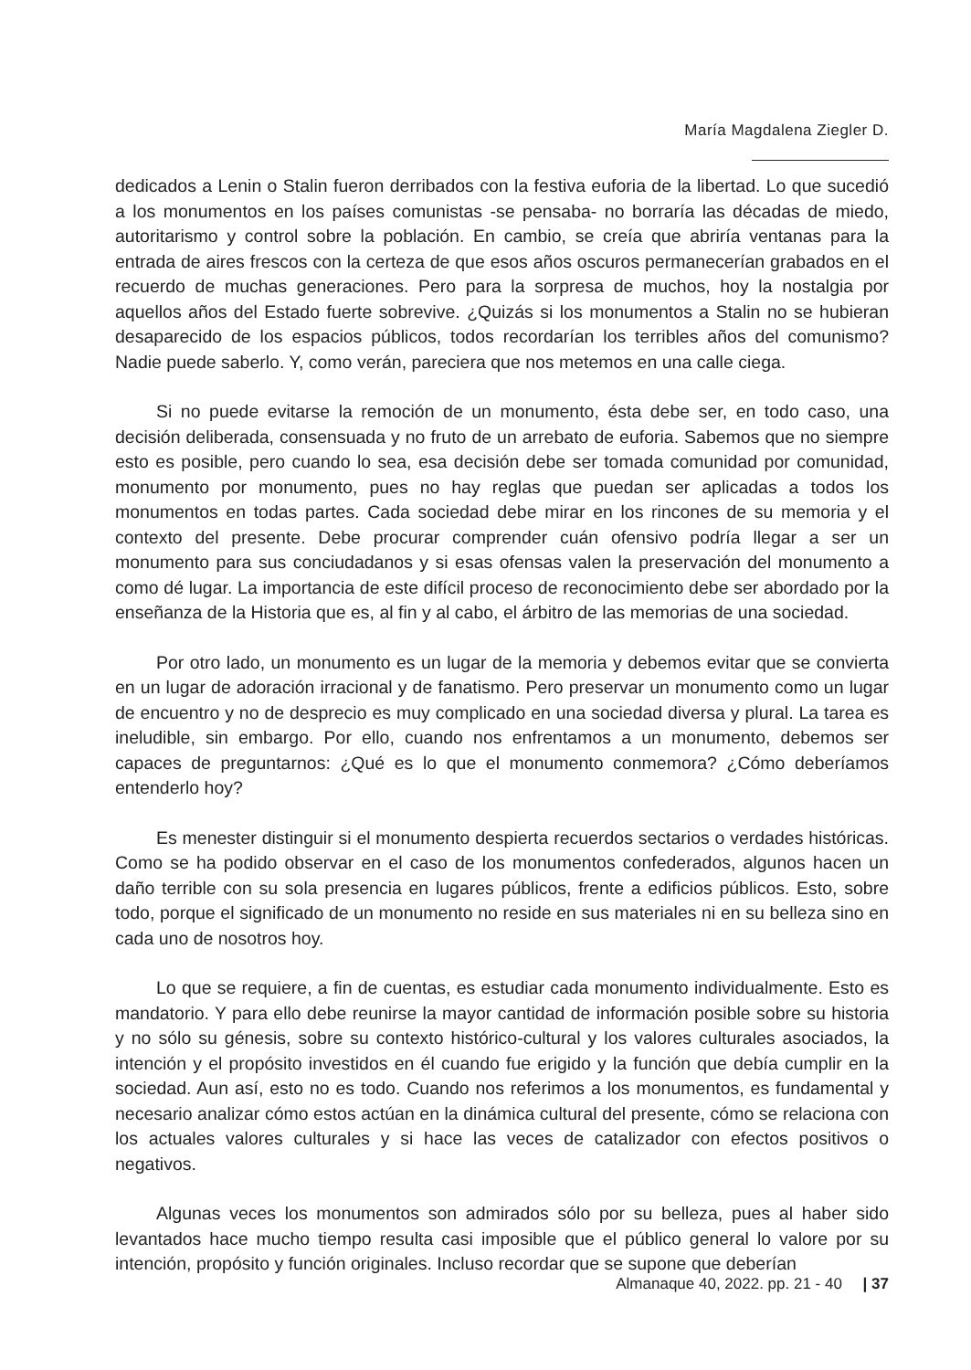María Magdalena Ziegler D.
dedicados a Lenin o Stalin fueron derribados con la festiva euforia de la libertad. Lo que sucedió a los monumentos en los países comunistas -se pensaba- no borraría las décadas de miedo, autoritarismo y control sobre la población. En cambio, se creía que abriría ventanas para la entrada de aires frescos con la certeza de que esos años oscuros permanecerían grabados en el recuerdo de muchas generaciones. Pero para la sorpresa de muchos, hoy la nostalgia por aquellos años del Estado fuerte sobrevive. ¿Quizás si los monumentos a Stalin no se hubieran desaparecido de los espacios públicos, todos recordarían los terribles años del comunismo? Nadie puede saberlo. Y, como verán, pareciera que nos metemos en una calle ciega.
Si no puede evitarse la remoción de un monumento, ésta debe ser, en todo caso, una decisión deliberada, consensuada y no fruto de un arrebato de euforia. Sabemos que no siempre esto es posible, pero cuando lo sea, esa decisión debe ser tomada comunidad por comunidad, monumento por monumento, pues no hay reglas que puedan ser aplicadas a todos los monumentos en todas partes. Cada sociedad debe mirar en los rincones de su memoria y el contexto del presente. Debe procurar comprender cuán ofensivo podría llegar a ser un monumento para sus conciudadanos y si esas ofensas valen la preservación del monumento a como dé lugar. La importancia de este difícil proceso de reconocimiento debe ser abordado por la enseñanza de la Historia que es, al fin y al cabo, el árbitro de las memorias de una sociedad.
Por otro lado, un monumento es un lugar de la memoria y debemos evitar que se convierta en un lugar de adoración irracional y de fanatismo. Pero preservar un monumento como un lugar de encuentro y no de desprecio es muy complicado en una sociedad diversa y plural. La tarea es ineludible, sin embargo. Por ello, cuando nos enfrentamos a un monumento, debemos ser capaces de preguntarnos: ¿Qué es lo que el monumento conmemora? ¿Cómo deberíamos entenderlo hoy?
Es menester distinguir si el monumento despierta recuerdos sectarios o verdades históricas. Como se ha podido observar en el caso de los monumentos confederados, algunos hacen un daño terrible con su sola presencia en lugares públicos, frente a edificios públicos. Esto, sobre todo, porque el significado de un monumento no reside en sus materiales ni en su belleza sino en cada uno de nosotros hoy.
Lo que se requiere, a fin de cuentas, es estudiar cada monumento individualmente. Esto es mandatorio. Y para ello debe reunirse la mayor cantidad de información posible sobre su historia y no sólo su génesis, sobre su contexto histórico-cultural y los valores culturales asociados, la intención y el propósito investidos en él cuando fue erigido y la función que debía cumplir en la sociedad. Aun así, esto no es todo. Cuando nos referimos a los monumentos, es fundamental y necesario analizar cómo estos actúan en la dinámica cultural del presente, cómo se relaciona con los actuales valores culturales y si hace las veces de catalizador con efectos positivos o negativos.
Algunas veces los monumentos son admirados sólo por su belleza, pues al haber sido levantados hace mucho tiempo resulta casi imposible que el público general lo valore por su intención, propósito y función originales. Incluso recordar que se supone que deberían
Almanaque 40, 2022. pp. 21 - 40 | 37